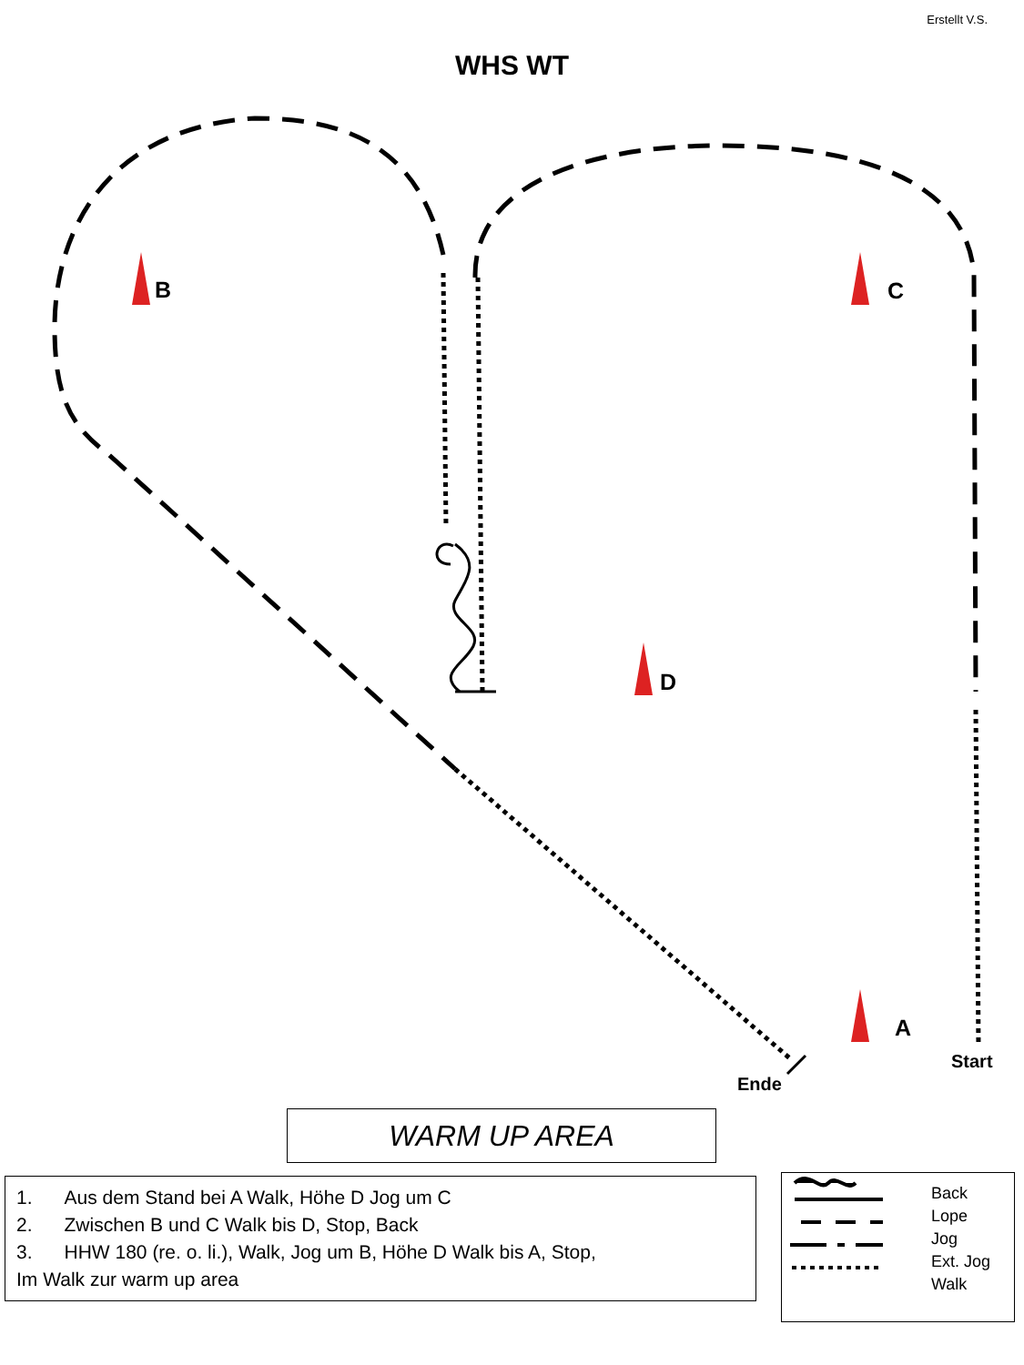Erstellt V.S.
WHS WT
B C
D
A
Start
Ende
WARM UP AREA
1. Aus dem Stand bei A Walk, Höhe D Jog um C
2. Zwischen B und C Walk bis D, Stop, Back
3. HHW 180 (re. o. li.), Walk, Jog um B, Höhe D Walk bis A, Stop,
Im Walk zur warm up area
Back
Lope
Jog
Ext. Jog
Walk